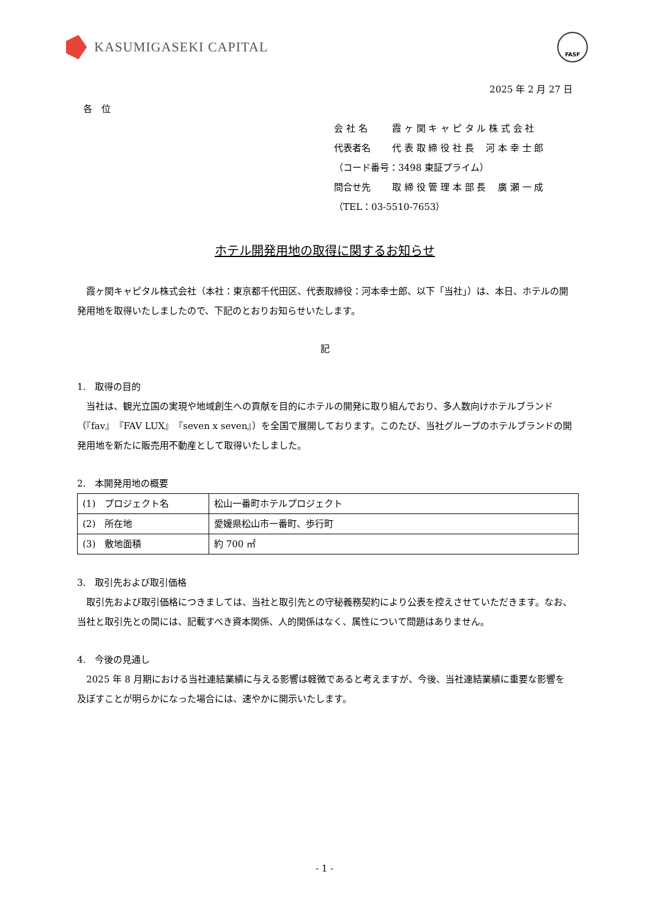KASUMIGASEKI CAPITAL
FASF
2025 年 2 月 27 日
各　位
会 社 名 霞 ヶ 関 キ ャ ピ タ ル 株 式 会 社
代表者名 代 表 取 締 役 社 長　 河 本 幸 士 郎
（コード番号：3498 東証プライム）
問合せ先 取 締 役 管 理 本 部 長　 廣 瀬 一 成
（TEL：03-5510-7653）
ホテル開発用地の取得に関するお知らせ
霞ヶ関キャピタル株式会社（本社：東京都千代田区、代表取締役：河本幸士郎、以下「当社」）は、本日、ホテルの開発用地を取得いたしましたので、下記のとおりお知らせいたします。
記
1.　取得の目的
当社は、観光立国の実現や地域創生への貢献を目的にホテルの開発に取り組んでおり、多人数向けホテルブランド（『fav』『FAV LUX』『seven x seven』）を全国で展開しております。このたび、当社グループのホテルブランドの開発用地を新たに販売用不動産として取得いたしました。
2.　本開発用地の概要
| (1) プロジェクト名 | 松山一番町ホテルプロジェクト |
| (2) 所在地 | 愛媛県松山市一番町、歩行町 |
| (3) 敷地面積 | 約 700 ㎡ |
3.　取引先および取引価格
取引先および取引価格につきましては、当社と取引先との守秘義務契約により公表を控えさせていただきます。なお、当社と取引先との間には、記載すべき資本関係、人的関係はなく、属性について問題はありません。
4.　今後の見通し
2025 年 8 月期における当社連結業績に与える影響は軽微であると考えますが、今後、当社連結業績に重要な影響を及ぼすことが明らかになった場合には、速やかに開示いたします。
- 1 -